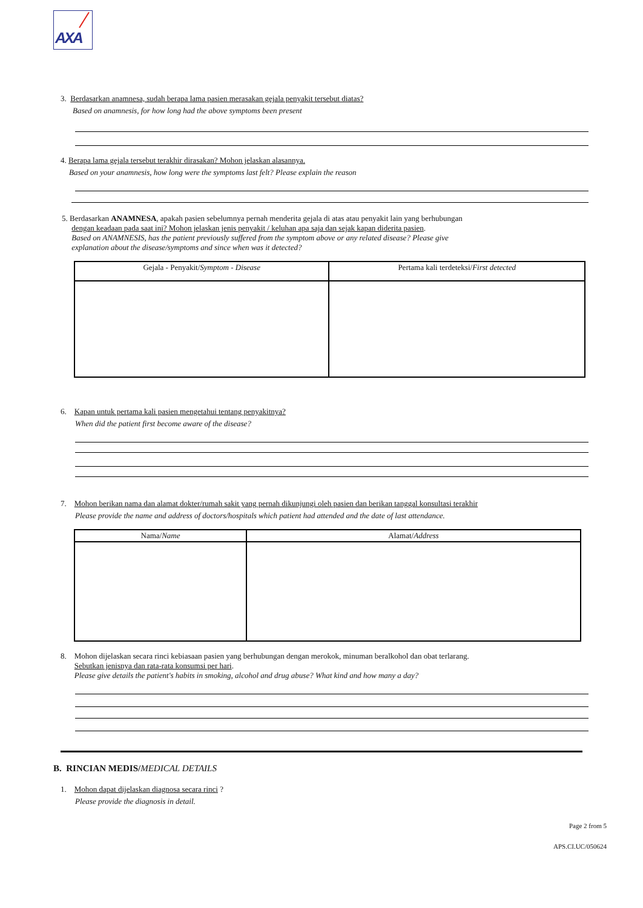AXA
3. Berdasarkan anamnesa, sudah berapa lama pasien merasakan gejala penyakit tersebut diatas?
Based on anamnesis, for how long had the above symptoms been present
4. Berapa lama gejala tersebut terakhir dirasakan? Mohon jelaskan alasannya.
Based on your anamnesis, how long were the symptoms last felt? Please explain the reason
5. Berdasarkan ANAMNESA, apakah pasien sebelumnya pernah menderita gejala di atas atau penyakit lain yang berhubungan
dengan keadaan pada saat ini? Mohon jelaskan jenis penyakit / keluhan apa saja dan sejak kapan diderita pasien.
Based on ANAMNESIS, has the patient previously suffered from the symptom above or any related disease? Please give
explanation about the disease/symptoms and since when was it detected?
| Gejala - Penyakit/ Symptom - Disease | Pertama kali terdeteksi/ First detected |
| --- | --- |
6. Kapan untuk pertama kali pasien mengetahui tentang penyakitnya?
When did the patient first become aware of the disease?
7. Mohon berikan nama dan alamat dokter/rumah sakit yang pernah dikunjungi oleh pasien dan berikan tanggal konsultasi terakhir
Please provide the name and address of doctors/hospitals which patient had attended and the date of last attendance.
| Nama/ Name | Alamat/ Address |
| --- | --- |
8. Mohon dijelaskan secara rinci kebiasaan pasien yang berhubungan dengan merokok, minuman beralkohol dan obat terlarang.
Sebutkan jenisnya dan rata-rata konsumsi per hari.
Please give details the patient's habits in smoking, alcohol and drug abuse? What kind and how many a day?
B. RINCIAN MEDIS/MEDICAL DETAILS
1. Mohon dapat dijelaskan diagnosa secara rinci ?
Please provide the diagnosis in detail.
Page 2 from 5
APS.CI.UC/050624